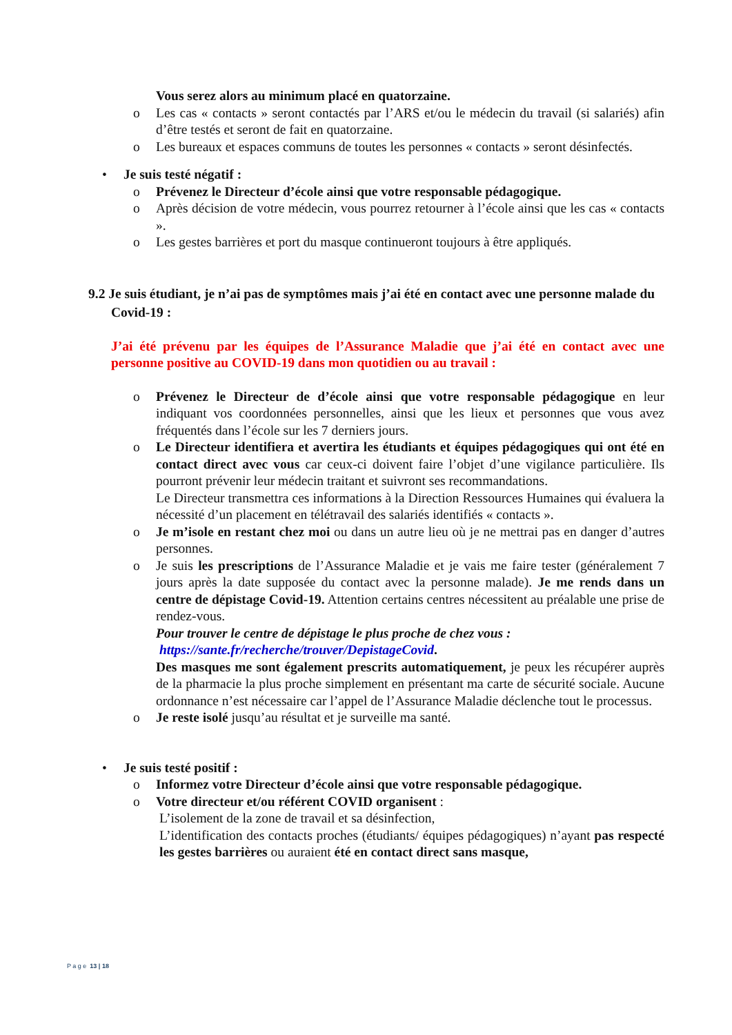Vous serez alors au minimum placé en quatorzaine.
o Les cas « contacts » seront contactés par l’ARS et/ou le médecin du travail (si salariés) afin d’être testés et seront de fait en quatorzaine.
o Les bureaux et espaces communs de toutes les personnes « contacts » seront désinfectés.
• Je suis testé négatif :
o Prévenez le Directeur d’école ainsi que votre responsable pédagogique.
o Après décision de votre médecin, vous pourrez retourner à l’école ainsi que les cas « contacts ».
o Les gestes barrières et port du masque continueront toujours à être appliqués.
9.2 Je suis étudiant, je n’ai pas de symptômes mais j’ai été en contact avec une personne malade du Covid-19 :
J’ai été prévenu par les équipes de l’Assurance Maladie que j’ai été en contact avec une personne positive au COVID-19 dans mon quotidien ou au travail :
o Prévenez le Directeur de d’école ainsi que votre responsable pédagogique en leur indiquant vos coordonnées personnelles, ainsi que les lieux et personnes que vous avez fréquentés dans l’école sur les 7 derniers jours.
o Le Directeur identifiera et avertira les étudiants et équipes pédagogiques qui ont été en contact direct avec vous car ceux-ci doivent faire l’objet d’une vigilance particulière. Ils pourront prévenir leur médecin traitant et suivront ses recommandations.
Le Directeur transmettra ces informations à la Direction Ressources Humaines qui évaluera la nécessité d’un placement en télétravail des salariés identifiés « contacts ».
o Je m’isole en restant chez moi ou dans un autre lieu où je ne mettrai pas en danger d’autres personnes.
o Je suis les prescriptions de l’Assurance Maladie et je vais me faire tester (généralement 7 jours après la date supposée du contact avec la personne malade). Je me rends dans un centre de dépistage Covid-19. Attention certains centres nécessitent au préalable une prise de rendez-vous.
Pour trouver le centre de dépistage le plus proche de chez vous :
https://sante.fr/recherche/trouver/DepistageCovid.
Des masques me sont également prescrits automatiquement, je peux les récupérer auprès de la pharmacie la plus proche simplement en présentant ma carte de sécurité sociale. Aucune ordonnance n’est nécessaire car l’appel de l’Assurance Maladie déclenche tout le processus.
o Je reste isolé jusqu’au résultat et je surveille ma santé.
• Je suis testé positif :
o Informez votre Directeur d’école ainsi que votre responsable pédagogique.
o Votre directeur et/ou référent COVID organisent :
L’isolement de la zone de travail et sa désinfection,
L’identification des contacts proches (étudiants/ équipes pédagogiques) n’ayant pas respecté les gestes barrières ou auraient été en contact direct sans masque,
P a g e 13 | 18